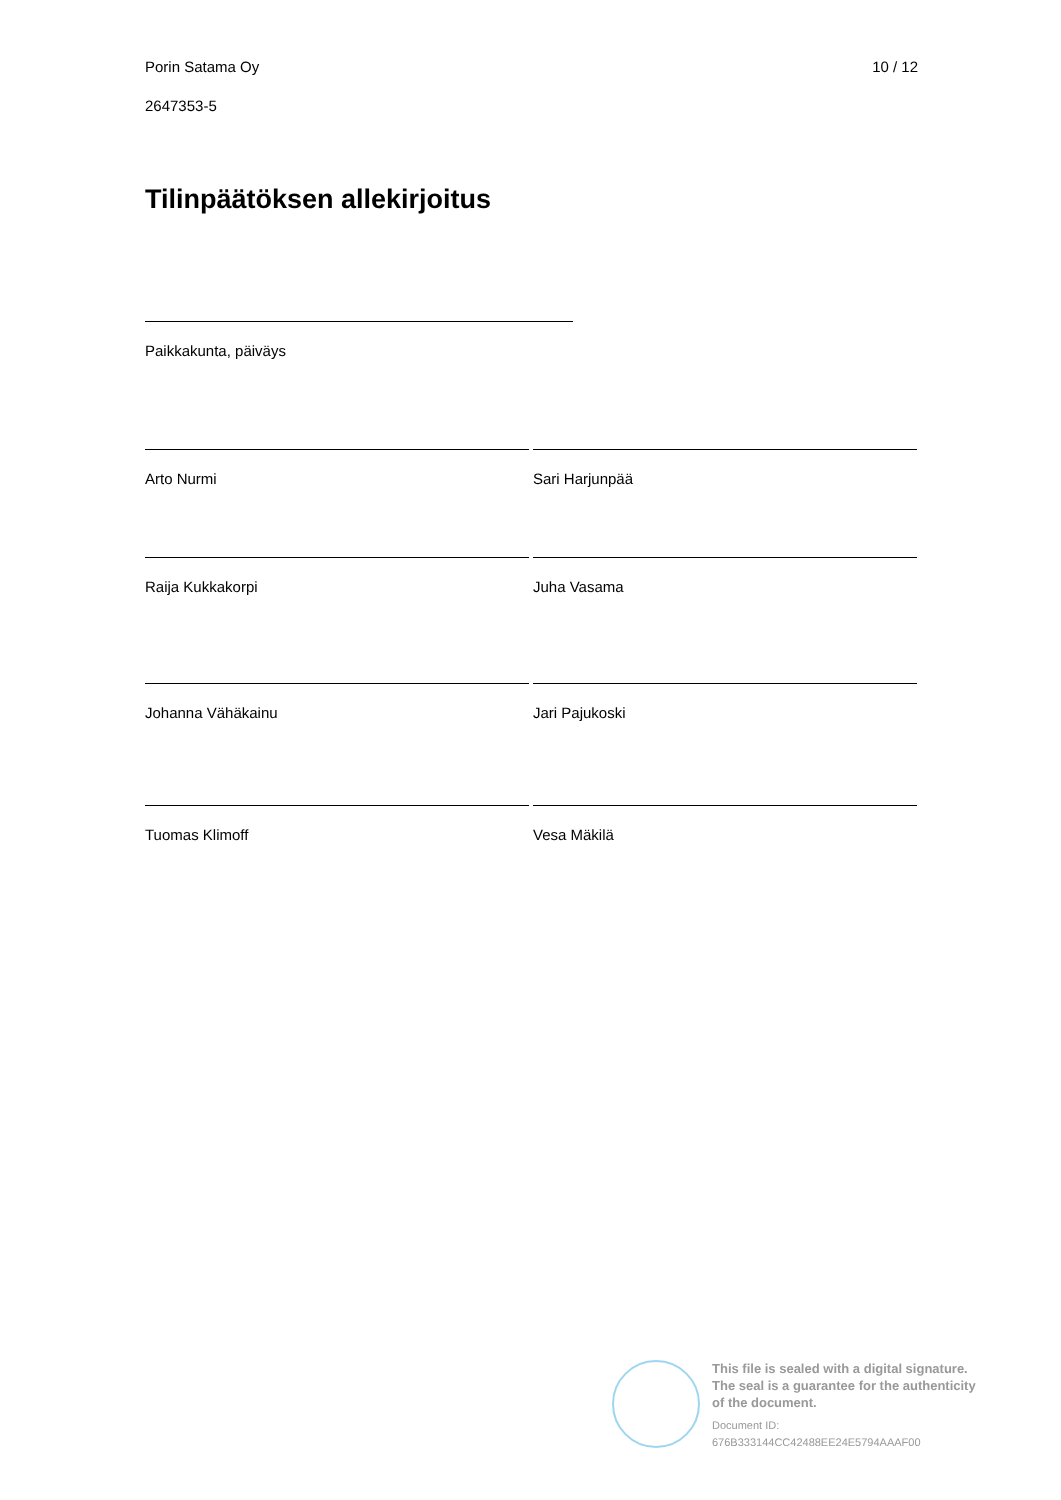Porin Satama Oy 10 / 12
2647353-5
Tilinpäätöksen allekirjoitus
Paikkakunta, päiväys
Arto Nurmi Sari Harjunpää
Raija Kukkakorpi Juha Vasama
Johanna Vähäkainu Jari Pajukoski
Tuomas Klimoff Vesa Mäkilä
This file is sealed with a digital signature.
The seal is a guarantee for the authenticity
of the document.
Document ID:
676B333144CC42488EE24E5794AAAF00